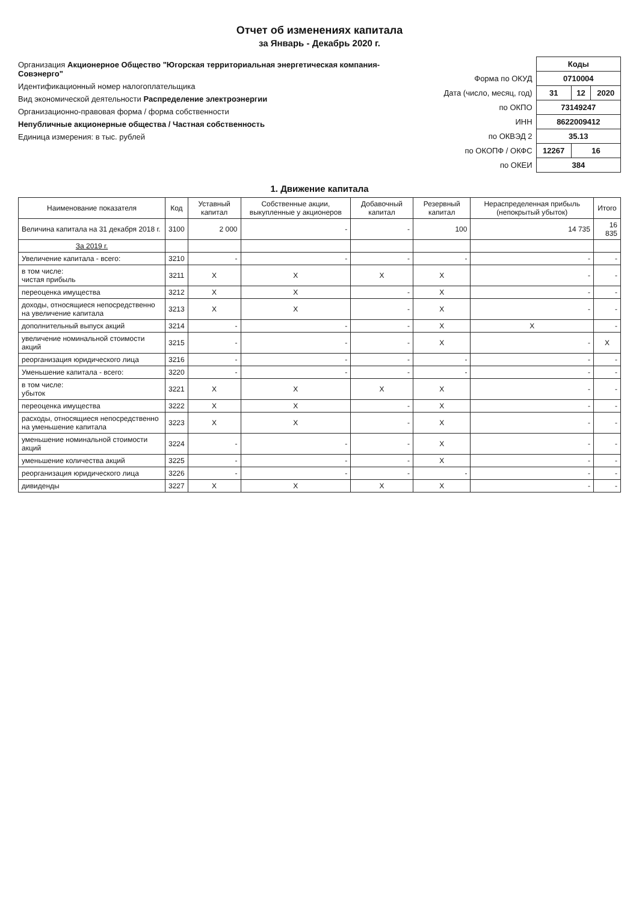Отчет об изменениях капитала
за Январь - Декабрь 2020 г.
Организация Акционерное Общество "Югорская территориальная энергетическая компания-Совэнерго"
Идентификационный номер налогоплательщика
Вид экономической деятельности Распределение электроэнергии
Организационно-правовая форма / форма собственности
Непубличные акционерные общества / Частная собственность
Единица измерения: в тыс. рублей
| | Коды | | |
| Форма по ОКУД | 0710004 | | |
| Дата (число, месяц, год) | 31 | 12 | 2020 |
| по ОКПО | 73149247 | | |
| ИНН | 8622009412 | | |
| по ОКВЭД 2 | 35.13 | | |
| по ОКОПФ / ОКФС | 12267 | 16 | |
| по ОКЕИ | 384 | | |
1. Движение капитала
| Наименование показателя | Код | Уставный капитал | Собственные акции, выкупленные у акционеров | Добавочный капитал | Резервный капитал | Нераспределенная прибыль (непокрытый убыток) | Итого |
| --- | --- | --- | --- | --- | --- | --- | --- |
| Величина капитала на 31 декабря 2018 г. | 3100 | 2 000 | - | - | 100 | 14 735 | 16 835 |
| За 2019 г. | | | | | | | |
| Увеличение капитала - всего: | 3210 | - | - | - | - | - | - |
| в том числе: чистая прибыль | 3211 | X | X | X | X | - | - |
| переоценка имущества | 3212 | X | X | - | X | - | - |
| доходы, относящиеся непосредственно на увеличение капитала | 3213 | X | X | - | X | - | - |
| дополнительный выпуск акций | 3214 | - | - | - | X | X | - |
| увеличение номинальной стоимости акций | 3215 | - | - | - | X | - | X |
| реорганизация юридического лица | 3216 | - | - | - | - | - | - |
| Уменьшение капитала - всего: | 3220 | - | - | - | - | - | - |
| в том числе: убыток | 3221 | X | X | X | X | - | - |
| переоценка имущества | 3222 | X | X | - | X | - | - |
| расходы, относящиеся непосредственно на уменьшение капитала | 3223 | X | X | - | X | - | - |
| уменьшение номинальной стоимости акций | 3224 | - | - | - | X | - | - |
| уменьшение количества акций | 3225 | - | - | - | X | - | - |
| реорганизация юридического лица | 3226 | - | - | - | - | - | - |
| дивиденды | 3227 | X | X | X | X | - | - |